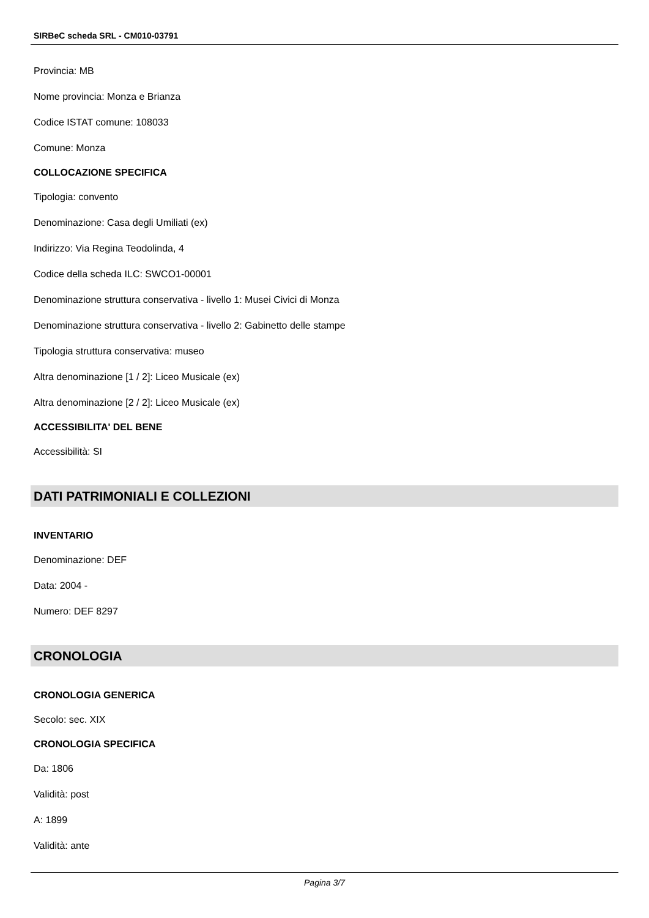SIRBeC scheda SRL - CM010-03791
Provincia: MB
Nome provincia: Monza e Brianza
Codice ISTAT comune: 108033
Comune: Monza
COLLOCAZIONE SPECIFICA
Tipologia: convento
Denominazione: Casa degli Umiliati (ex)
Indirizzo: Via Regina Teodolinda, 4
Codice della scheda ILC: SWCO1-00001
Denominazione struttura conservativa - livello 1: Musei Civici di Monza
Denominazione struttura conservativa - livello 2: Gabinetto delle stampe
Tipologia struttura conservativa: museo
Altra denominazione [1 / 2]: Liceo Musicale (ex)
Altra denominazione [2 / 2]: Liceo Musicale (ex)
ACCESSIBILITA' DEL BENE
Accessibilità: SI
DATI PATRIMONIALI E COLLEZIONI
INVENTARIO
Denominazione: DEF
Data: 2004 -
Numero: DEF 8297
CRONOLOGIA
CRONOLOGIA GENERICA
Secolo: sec. XIX
CRONOLOGIA SPECIFICA
Da: 1806
Validità: post
A: 1899
Validità: ante
Pagina 3/7